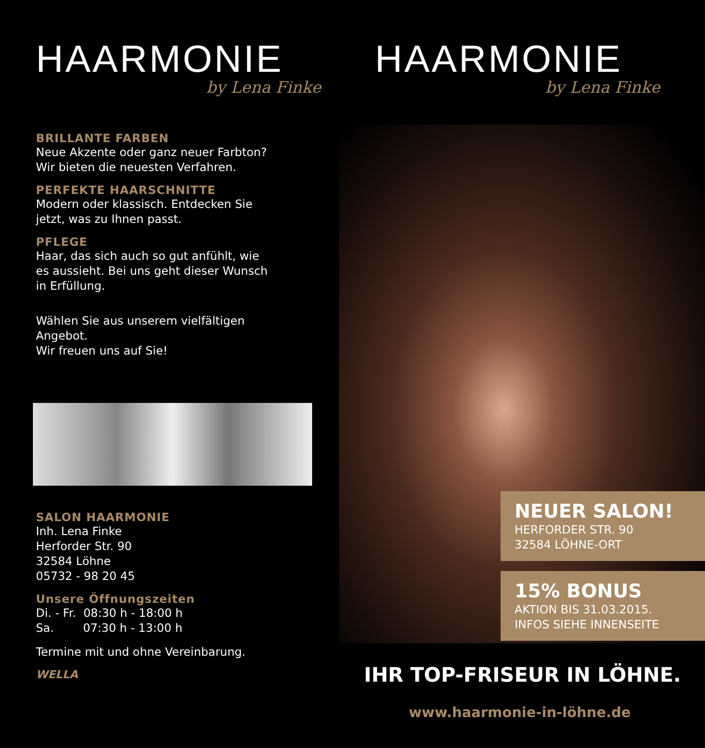HAARMONIE
by Lena Finke
BRILLANTE FARBEN
Neue Akzente oder ganz neuer Farbton?
Wir bieten die neuesten Verfahren.
PERFEKTE HAARSCHNITTE
Modern oder klassisch. Entdecken Sie
jetzt, was zu Ihnen passt.
PFLEGE
Haar, das sich auch so gut anfühlt, wie
es aussieht. Bei uns geht dieser Wunsch
in Erfüllung.
Wählen Sie aus unserem vielfältigen
Angebot.
Wir freuen uns auf Sie!
SALON HAARMONIE
Inh. Lena Finke
Herforder Str. 90
32584 Löhne
05732 - 98 20 45
Unsere Öffnungszeiten
Di. - Fr. 08:30 h - 18:00 h
Sa. 07:30 h - 13:00 h
Termine mit und ohne Vereinbarung.
WELLA
HAARMONIE
by Lena Finke
NEUER SALON!
HERFORDER STR. 90
32584 LÖHNE-ORT
15% BONUS
AKTION BIS 31.03.2015.
INFOS SIEHE INNENSEITE
IHR TOP-FRISEUR IN LÖHNE.
www.haarmonie-in-löhne.de